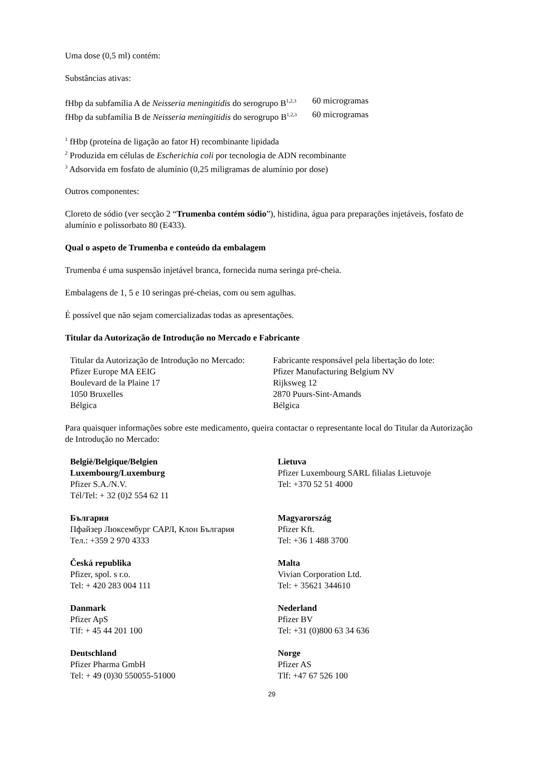Uma dose (0,5 ml) contém:
Substâncias ativas:
| fHbp da subfamília A de Neisseria meningitidis do serogrupo B<sup>1,2,3</sup> | 60 microgramas |
| fHbp da subfamília B de Neisseria meningitidis do serogrupo B<sup>1,2,3</sup> | 60 microgramas |
<sup>1</sup> fHbp (proteína de ligação ao fator H) recombinante lipidada
<sup>2</sup> Produzida em células de Escherichia coli por tecnologia de ADN recombinante
<sup>3</sup> Adsorvida em fosfato de alumínio (0,25 miligramas de alumínio por dose)
Outros componentes:
Cloreto de sódio (ver secção 2 “Trumenba contém sódio”), histidina, água para preparações injetáveis, fosfato de alumínio e polissorbato 80 (E433).
Qual o aspeto de Trumenba e conteúdo da embalagem
Trumenba é uma suspensão injetável branca, fornecida numa seringa pré-cheia.
Embalagens de 1, 5 e 10 seringas pré-cheias, com ou sem agulhas.
É possível que não sejam comercializadas todas as apresentações.
Titular da Autorização de Introdução no Mercado e Fabricante
| Titular da Autorização de Introdução no Mercado: Pfizer Europe MA EEIG Boulevard de la Plaine 17 1050 Bruxelles Bélgica | Fabricante responsável pela libertação do lote: Pfizer Manufacturing Belgium NV Rijksweg 12 2870 Puurs-Sint-Amands Bélgica |
Para quaisquer informações sobre este medicamento, queira contactar o representante local do Titular da Autorização de Introdução no Mercado:
| België/Belgique/Belgien Luxembourg/Luxemburg Pfizer S.A./N.V. Tél/Tel: + 32 (0)2 554 62 11 | Lietuva Pfizer Luxembourg SARL filialas Lietuvoje Tel: +370 52 51 4000 |
| България Пфайзер Люксембург САРЛ, Клон България Тел.: +359 2 970 4333 | Magyarország Pfizer Kft. Tel: +36 1 488 3700 |
| Česká republika Pfizer, spol. s r.o. Tel: + 420 283 004 111 | Malta Vivian Corporation Ltd. Tel: + 35621 344610 |
| Danmark Pfizer ApS Tlf: + 45 44 201 100 | Nederland Pfizer BV Tel: +31 (0)800 63 34 636 |
| Deutschland Pfizer Pharma GmbH Tel: + 49 (0)30 550055-51000 | Norge Pfizer AS Tlf: +47 67 526 100 |
29